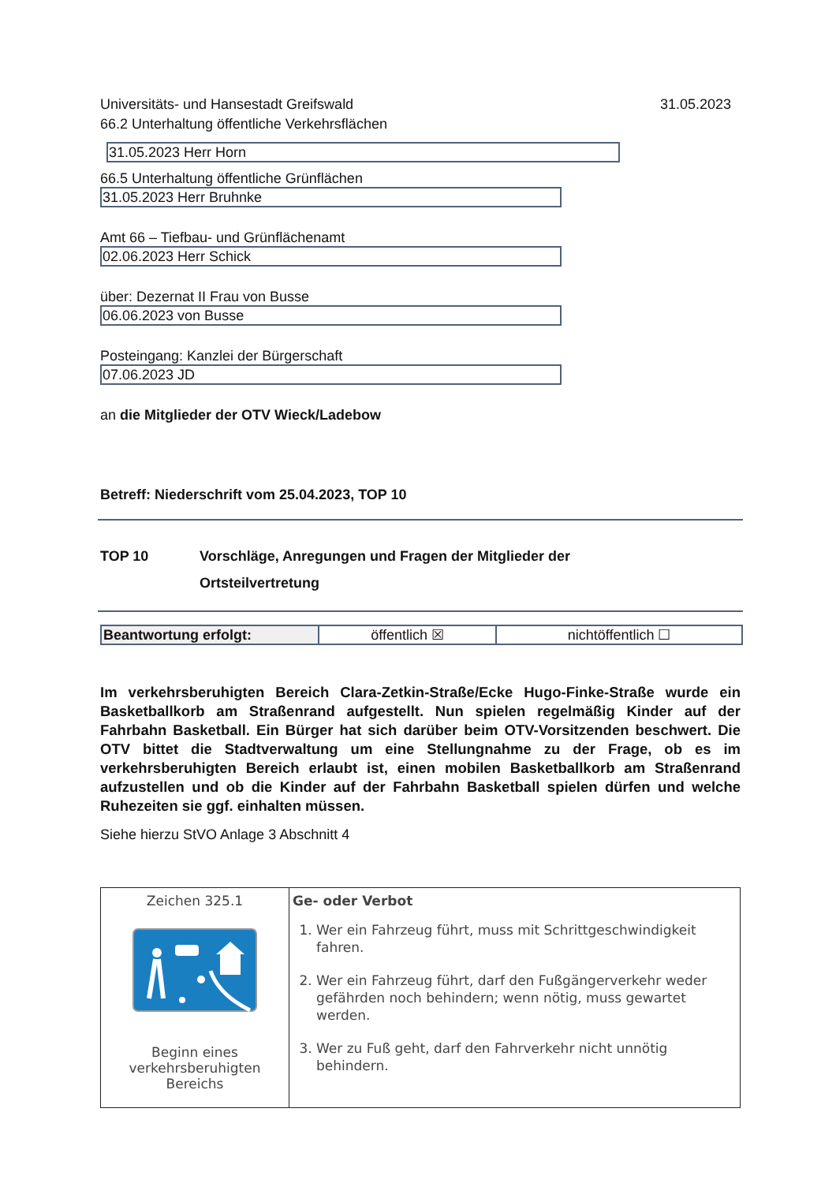Universitäts- und Hansestadt Greifswald 31.05.2023
66.2 Unterhaltung öffentliche Verkehrsflächen
31.05.2023 Herr Horn
66.5 Unterhaltung öffentliche Grünflächen
31.05.2023 Herr Bruhnke
Amt 66 – Tiefbau- und Grünflächenamt
02.06.2023 Herr Schick
über: Dezernat II Frau von Busse
06.06.2023 von Busse
Posteingang: Kanzlei der Bürgerschaft
07.06.2023 JD
an die Mitglieder der OTV Wieck/Ladebow
Betreff: Niederschrift vom 25.04.2023, TOP 10
TOP 10 Vorschläge, Anregungen und Fragen der Mitglieder der
Ortsteilvertretung
| Beantwortung erfolgt: | öffentlich ☒ | nichtöffentlich ☐ |
Im verkehrsberuhigten Bereich Clara-Zetkin-Straße/Ecke Hugo-Finke-Straße wurde ein Basketballkorb am Straßenrand aufgestellt. Nun spielen regelmäßig Kinder auf der Fahrbahn Basketball. Ein Bürger hat sich darüber beim OTV-Vorsitzenden beschwert. Die OTV bittet die Stadtverwaltung um eine Stellungnahme zu der Frage, ob es im verkehrsberuhigten Bereich erlaubt ist, einen mobilen Basketballkorb am Straßenrand aufzustellen und ob die Kinder auf der Fahrbahn Basketball spielen dürfen und welche Ruhezeiten sie ggf. einhalten müssen.
Siehe hierzu StVO Anlage 3 Abschnitt 4
| Zeichen 325.1 Beginn eines verkehrsberuhigten Bereichs | Ge- oder Verbot 1. Wer ein Fahrzeug führt, muss mit Schrittgeschwindigkeit fahren. 2. Wer ein Fahrzeug führt, darf den Fußgängerverkehr weder gefährden noch behindern; wenn nötig, muss gewartet werden. 3. Wer zu Fuß geht, darf den Fahrverkehr nicht unnötig behindern. |